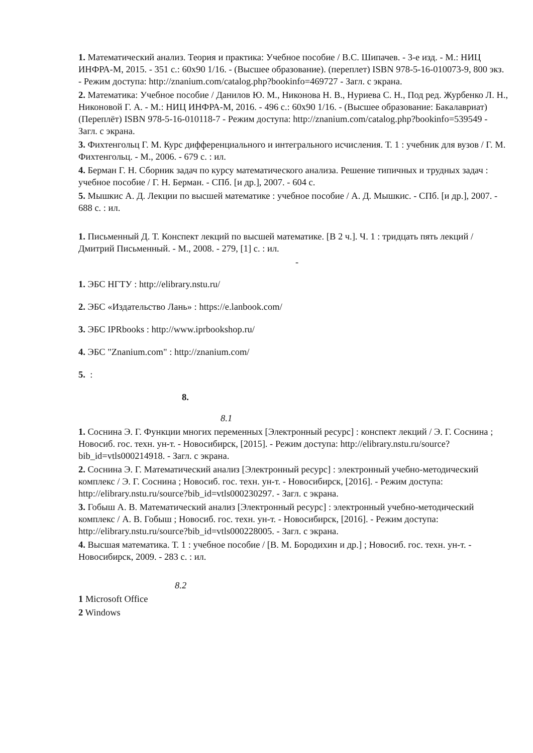1. Математический анализ. Теория и практика: Учебное пособие / В.С. Шипачев. - 3-е изд. - М.: НИЦ ИНФРА-М, 2015. - 351 с.: 60x90 1/16. - (Высшее образование). (переплет) ISBN 978-5-16-010073-9, 800 экз. - Режим доступа: http://znanium.com/catalog.php?bookinfo=469727 - Загл. с экрана.
2. Математика: Учебное пособие / Данилов Ю. М., Никонова Н. В., Нуриева С. Н., Под ред. Журбенко Л. Н., Никоновой Г. А. - М.: НИЦ ИНФРА-М, 2016. - 496 с.: 60x90 1/16. - (Высшее образование: Бакалавриат) (Переплёт) ISBN 978-5-16-010118-7 - Режим доступа: http://znanium.com/catalog.php?bookinfo=539549 - Загл. с экрана.
3. Фихтенгольц Г. М. Курс дифференциального и интегрального исчисления. Т. 1 : учебник для вузов / Г. М. Фихтенгольц. - М., 2006. - 679 с. : ил.
4. Берман Г. Н. Сборник задач по курсу математического анализа. Решение типичных и трудных задач : учебное пособие / Г. Н. Берман. - СПб. [и др.], 2007. - 604 с.
5. Мышкис А. Д. Лекции по высшей математике : учебное пособие / А. Д. Мышкис. - СПб. [и др.], 2007. - 688 с. : ил.
1. Письменный Д. Т. Конспект лекций по высшей математике. [В 2 ч.]. Ч. 1 : тридцать пять лекций / Дмитрий Письменный. - М., 2008. - 279, [1] с. : ил.
-
1. ЭБС НГТУ : http://elibrary.nstu.ru/
2. ЭБС «Издательство Лань» : https://e.lanbook.com/
3. ЭБС IPRbooks : http://www.iprbookshop.ru/
4. ЭБС "Znanium.com" : http://znanium.com/
5. :
8.
8.1
1. Соснина Э. Г. Функции многих переменных [Электронный ресурс] : конспект лекций / Э. Г. Соснина ; Новосиб. гос. техн. ун-т. - Новосибирск, [2015]. - Режим доступа: http://elibrary.nstu.ru/source?bib_id=vtls000214918. - Загл. с экрана.
2. Соснина Э. Г. Математический анализ [Электронный ресурс] : электронный учебно-методический комплекс / Э. Г. Соснина ; Новосиб. гос. техн. ун-т. - Новосибирск, [2016]. - Режим доступа: http://elibrary.nstu.ru/source?bib_id=vtls000230297. - Загл. с экрана.
3. Гобыш А. В. Математический анализ [Электронный ресурс] : электронный учебно-методический комплекс / А. В. Гобыш ; Новосиб. гос. техн. ун-т. - Новосибирск, [2016]. - Режим доступа: http://elibrary.nstu.ru/source?bib_id=vtls000228005. - Загл. с экрана.
4. Высшая математика. Т. 1 : учебное пособие / [В. М. Бородихин и др.] ; Новосиб. гос. техн. ун-т. - Новосибирск, 2009. - 283 с. : ил.
8.2
1 Microsoft Office
2 Windows